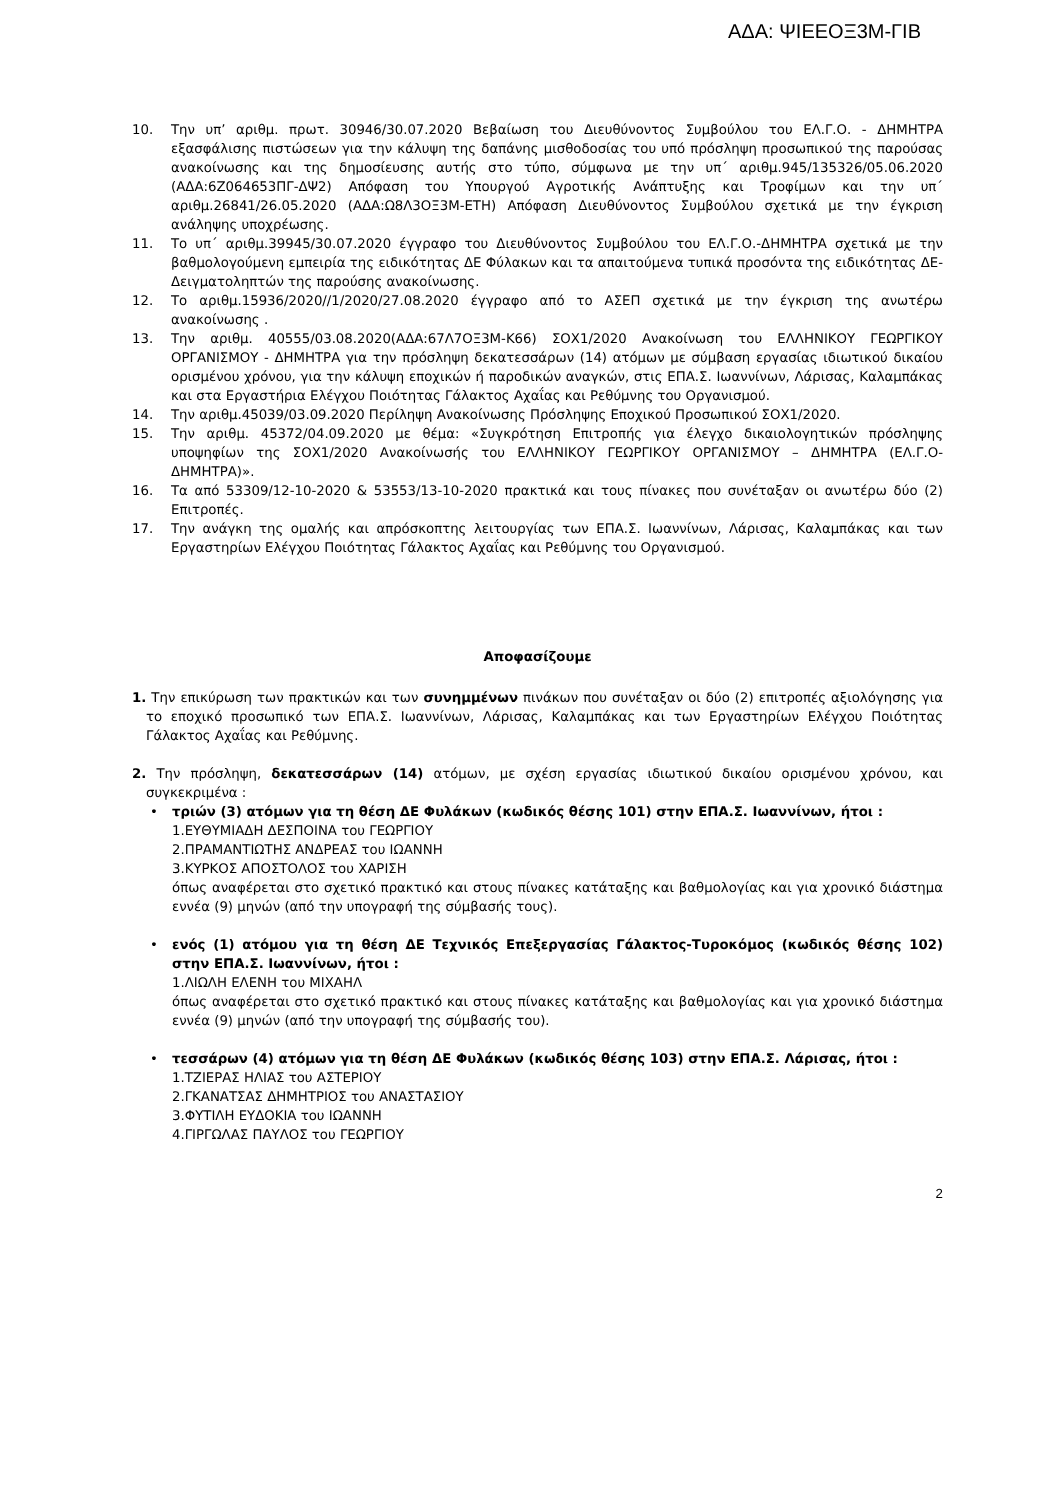ΑΔΑ: ΨΙΕΕΟΞ3Μ-ΓΙΒ
10. Την υπ’ αριθμ. πρωτ. 30946/30.07.2020 Βεβαίωση του Διευθύνοντος Συμβούλου του ΕΛ.Γ.Ο. - ΔΗΜΗΤΡΑ εξασφάλισης πιστώσεων για την κάλυψη της δαπάνης μισθοδοσίας του υπό πρόσληψη προσωπικού της παρούσας ανακοίνωσης και της δημοσίευσης αυτής στο τύπο, σύμφωνα με την υπ΄ αριθμ.945/135326/05.06.2020 (ΑΔΑ:6Ζ064653ΠΓ-ΔΨ2) Απόφαση του Υπουργού Αγροτικής Ανάπτυξης και Τροφίμων και την υπ΄ αριθμ.26841/26.05.2020 (ΑΔΑ:Ω8Λ3ΟΞ3Μ-ΕΤΗ) Απόφαση Διευθύνοντος Συμβούλου σχετικά με την έγκριση ανάληψης υποχρέωσης.
11. Το υπ΄ αριθμ.39945/30.07.2020 έγγραφο του Διευθύνοντος Συμβούλου του ΕΛ.Γ.Ο.-ΔΗΜΗΤΡΑ σχετικά με την βαθμολογούμενη εμπειρία της ειδικότητας ΔΕ Φύλακων και τα απαιτούμενα τυπικά προσόντα της ειδικότητας ΔΕ-Δειγματοληπτών της παρούσης ανακοίνωσης.
12. Το αριθμ.15936/2020//1/2020/27.08.2020 έγγραφο από το ΑΣΕΠ σχετικά με την έγκριση της ανωτέρω ανακοίνωσης .
13. Την αριθμ. 40555/03.08.2020(ΑΔΑ:67Λ7ΟΞ3Μ-Κ66) ΣΟΧ1/2020 Ανακοίνωση του ΕΛΛΗΝΙΚΟΥ ΓΕΩΡΓΙΚΟΥ ΟΡΓΑΝΙΣΜΟΥ - ΔΗΜΗΤΡΑ για την πρόσληψη δεκατεσσάρων (14) ατόμων με σύμβαση εργασίας ιδιωτικού δικαίου ορισμένου χρόνου, για την κάλυψη εποχικών ή παροδικών αναγκών, στις ΕΠΑ.Σ. Ιωαννίνων, Λάρισας, Καλαμπάκας και στα Εργαστήρια Ελέγχου Ποιότητας Γάλακτος Αχαΐας και Ρεθύμνης του Οργανισμού.
14. Την αριθμ.45039/03.09.2020 Περίληψη Ανακοίνωσης Πρόσληψης Εποχικού Προσωπικού ΣΟΧ1/2020.
15. Την αριθμ. 45372/04.09.2020 με θέμα: «Συγκρότηση Επιτροπής για έλεγχο δικαιολογητικών πρόσληψης υποψηφίων της ΣΟΧ1/2020 Ανακοίνωσής του ΕΛΛΗΝΙΚΟΥ ΓΕΩΡΓΙΚΟΥ ΟΡΓΑΝΙΣΜΟΥ – ΔΗΜΗΤΡΑ (ΕΛ.Γ.Ο-ΔΗΜΗΤΡΑ)».
16. Τα από 53309/12-10-2020 & 53553/13-10-2020 πρακτικά και τους πίνακες που συνέταξαν οι ανωτέρω δύο (2) Επιτροπές.
17. Την ανάγκη της ομαλής και απρόσκοπτης λειτουργίας των ΕΠΑ.Σ. Ιωαννίνων, Λάρισας, Καλαμπάκας και των Εργαστηρίων Ελέγχου Ποιότητας Γάλακτος Αχαΐας και Ρεθύμνης του Οργανισμού.
Αποφασίζουμε
1. Την επικύρωση των πρακτικών και των συνημμένων πινάκων που συνέταξαν οι δύο (2) επιτροπές αξιολόγησης για το εποχικό προσωπικό των ΕΠΑ.Σ. Ιωαννίνων, Λάρισας, Καλαμπάκας και των Εργαστηρίων Ελέγχου Ποιότητας Γάλακτος Αχαΐας και Ρεθύμνης.
2. Την πρόσληψη, δεκατεσσάρων (14) ατόμων, με σχέση εργασίας ιδιωτικού δικαίου ορισμένου χρόνου, και συγκεκριμένα :
• τριών (3) ατόμων για τη θέση ΔΕ Φυλάκων (κωδικός θέσης 101) στην ΕΠΑ.Σ. Ιωαννίνων, ήτοι :
1.ΕΥΘΥΜΙΑΔΗ ΔΕΣΠΟΙΝΑ του ΓΕΩΡΓΙΟΥ
2.ΠΡΑΜΑΝΤΙΩΤΗΣ ΑΝΔΡΕΑΣ του ΙΩΑΝΝΗ
3.ΚΥΡΚΟΣ ΑΠΟΣΤΟΛΟΣ του ΧΑΡΙΣΗ
όπως αναφέρεται στο σχετικό πρακτικό και στους πίνακες κατάταξης και βαθμολογίας και για χρονικό διάστημα εννέα (9) μηνών (από την υπογραφή της σύμβασής τους).
• ενός (1) ατόμου για τη θέση ΔΕ Τεχνικός Επεξεργασίας Γάλακτος-Τυροκόμος (κωδικός θέσης 102) στην ΕΠΑ.Σ. Ιωαννίνων, ήτοι :
1.ΛΙΩΛΗ ΕΛΕΝΗ του ΜΙΧΑΗΛ
όπως αναφέρεται στο σχετικό πρακτικό και στους πίνακες κατάταξης και βαθμολογίας και για χρονικό διάστημα εννέα (9) μηνών (από την υπογραφή της σύμβασής του).
• τεσσάρων (4) ατόμων για τη θέση ΔΕ Φυλάκων (κωδικός θέσης 103) στην ΕΠΑ.Σ. Λάρισας, ήτοι :
1.ΤΖΙΕΡΑΣ ΗΛΙΑΣ του ΑΣΤΕΡΙΟΥ
2.ΓΚΑΝΑΤΣΑΣ ΔΗΜΗΤΡΙΟΣ του ΑΝΑΣΤΑΣΙΟΥ
3.ΦΥΤΙΛΗ ΕΥΔΟΚΙΑ του ΙΩΑΝΝΗ
4.ΓΙΡΓΩΛΑΣ ΠΑΥΛΟΣ του ΓΕΩΡΓΙΟΥ
2